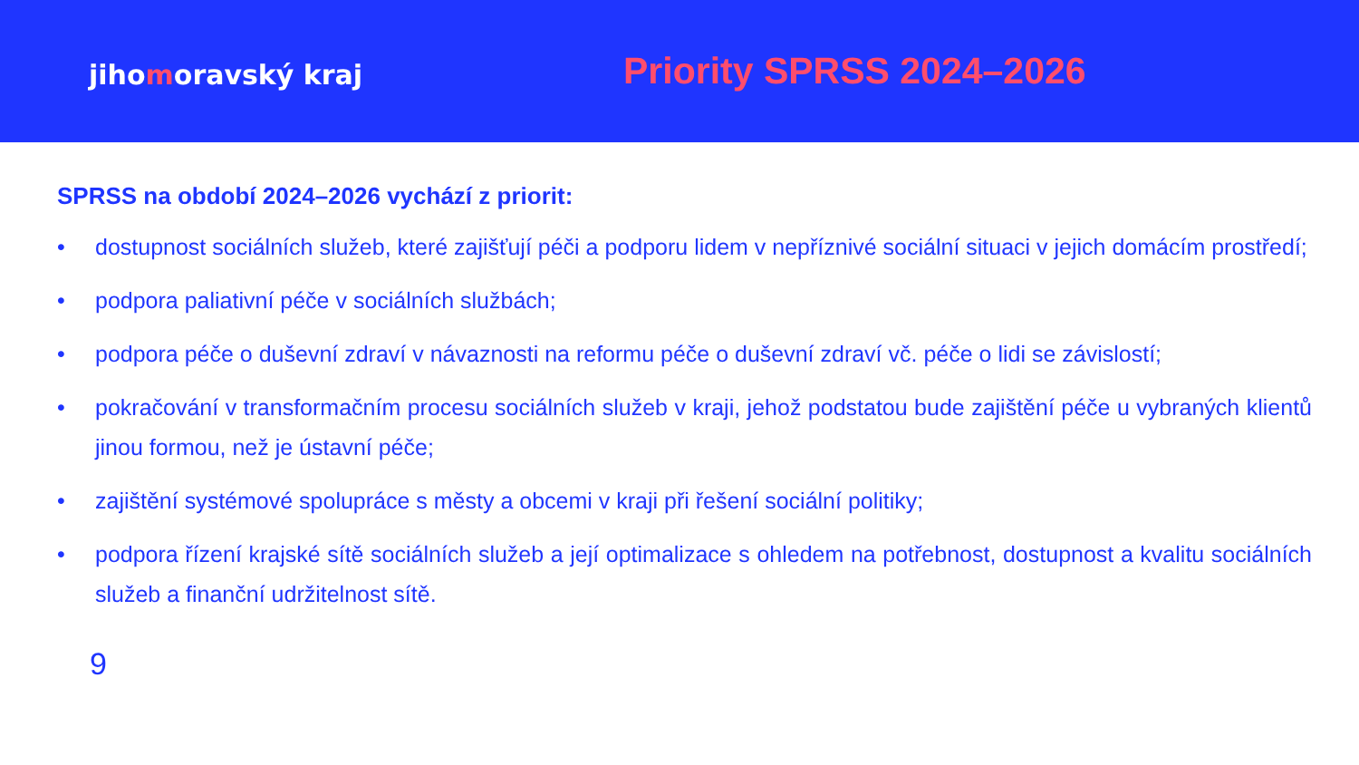jihomoravský kraj
Priority SPRSS 2024–2026
SPRSS na období 2024–2026 vychází z priorit:
• dostupnost sociálních služeb, které zajišťují péči a podporu lidem v nepříznivé sociální situaci v jejich domácím prostředí;
• podpora paliativní péče v sociálních službách;
• podpora péče o duševní zdraví v návaznosti na reformu péče o duševní zdraví vč. péče o lidi se závislostí;
• pokračování v transformačním procesu sociálních služeb v kraji, jehož podstatou bude zajištění péče u vybraných klientů jinou formou, než je ústavní péče;
• zajištění systémové spolupráce s městy a obcemi v kraji při řešení sociální politiky;
• podpora řízení krajské sítě sociálních služeb a její optimalizace s ohledem na potřebnost, dostupnost a kvalitu sociálních služeb a finanční udržitelnost sítě.
9